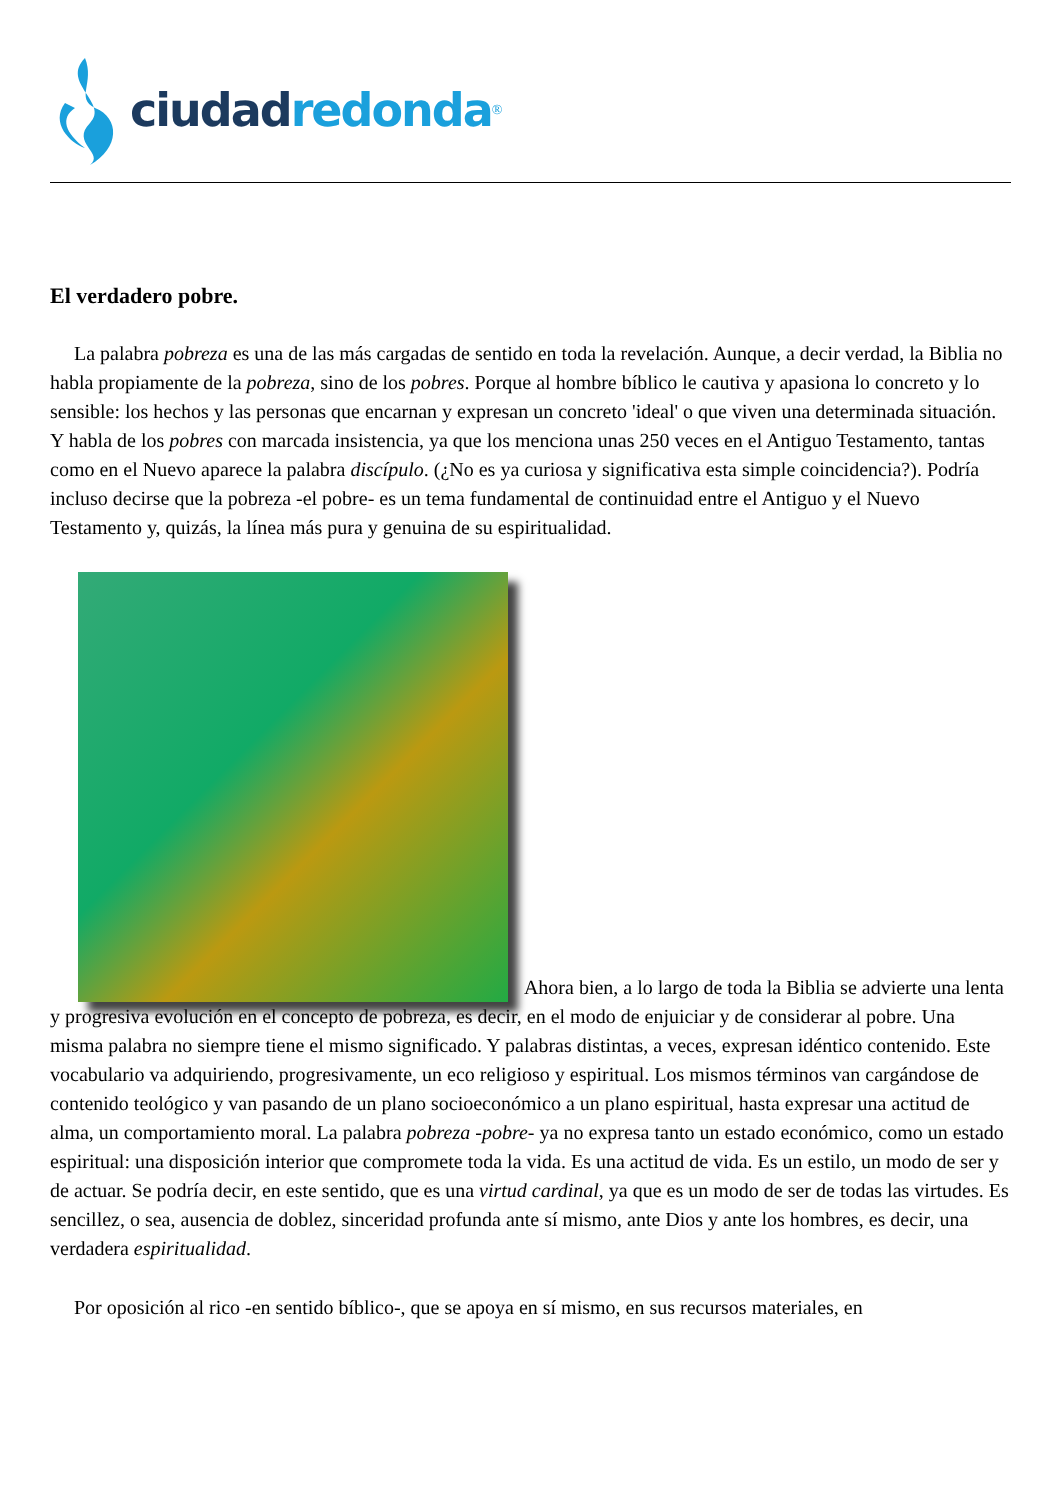ciudad redonda<sup>®</sup>
El verdadero pobre.
La palabra pobreza es una de las más cargadas de sentido en toda la revelación. Aunque, a decir verdad, la Biblia no habla propiamente de la pobreza, sino de los pobres. Porque al hombre bíblico le cautiva y apasiona lo concreto y lo sensible: los hechos y las personas que encarnan y expresan un concreto 'ideal' o que viven una determinada situación. Y habla de los pobres con marcada insistencia, ya que los menciona unas 250 veces en el Antiguo Testamento, tantas como en el Nuevo aparece la palabra discípulo. (¿No es ya curiosa y significativa esta simple coincidencia?). Podría incluso decirse que la pobreza -el pobre- es un tema fundamental de continuidad entre el Antiguo y el Nuevo Testamento y, quizás, la línea más pura y genuina de su espiritualidad.
Ahora bien, a lo largo de toda la Biblia se advierte una lenta y progresiva evolución en el concepto de pobreza, es decir, en el modo de enjuiciar y de considerar al pobre. Una misma palabra no siempre tiene el mismo significado. Y palabras distintas, a veces, expresan idéntico contenido. Este vocabulario va adquiriendo, progresivamente, un eco religioso y espiritual. Los mismos términos van cargándose de contenido teológico y van pasando de un plano socioeconómico a un plano espiritual, hasta expresar una actitud de alma, un comportamiento moral. La palabra pobreza -pobre- ya no expresa tanto un estado económico, como un estado espiritual: una disposición interior que compromete toda la vida. Es una actitud de vida. Es un estilo, un modo de ser y de actuar. Se podría decir, en este sentido, que es una virtud cardinal, ya que es un modo de ser de todas las virtudes. Es sencillez, o sea, ausencia de doblez, sinceridad profunda ante sí mismo, ante Dios y ante los hombres, es decir, una verdadera espiritualidad.
Por oposición al rico -en sentido bíblico-, que se apoya en sí mismo, en sus recursos materiales, en